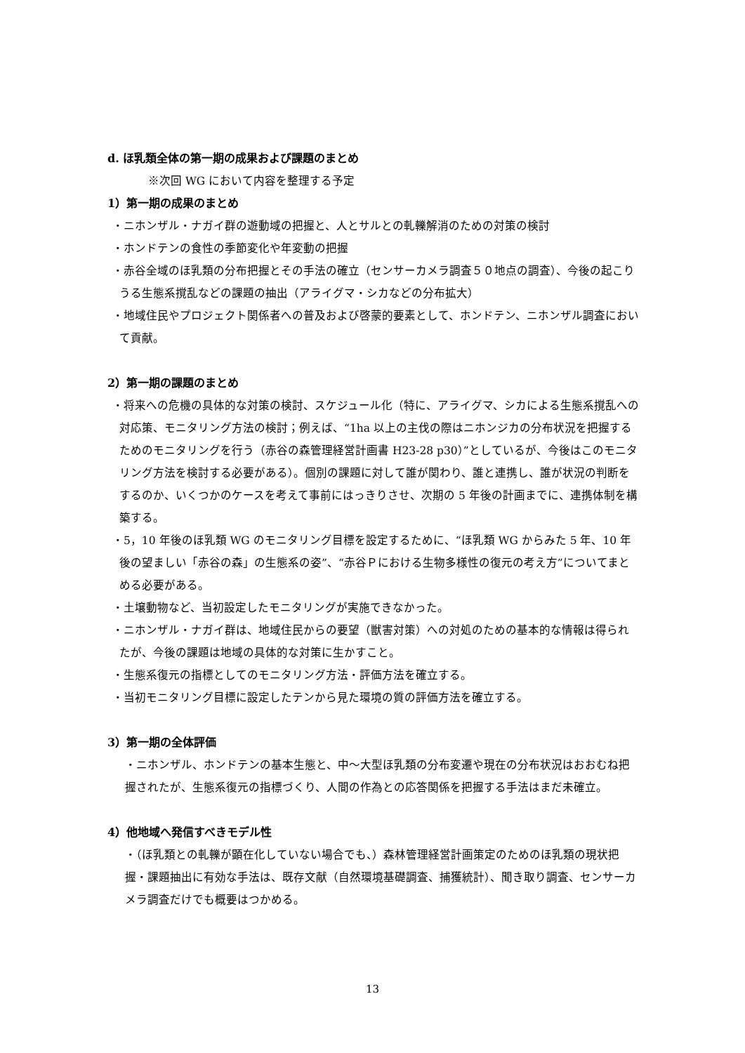d. ほ乳類全体の第一期の成果および課題のまとめ
※次回 WG において内容を整理する予定
1）第一期の成果のまとめ
・ニホンザル・ナガイ群の遊動域の把握と、人とサルとの軋轢解消のための対策の検討
・ホンドテンの食性の季節変化や年変動の把握
・赤谷全域のほ乳類の分布把握とその手法の確立（センサーカメラ調査５０地点の調査）、今後の起こりうる生態系撹乱などの課題の抽出（アライグマ・シカなどの分布拡大）
・地域住民やプロジェクト関係者への普及および啓蒙的要素として、ホンドテン、ニホンザル調査において貢献。
2）第一期の課題のまとめ
・将来への危機の具体的な対策の検討、スケジュール化（特に、アライグマ、シカによる生態系撹乱への対応策、モニタリング方法の検討；例えば、“1ha 以上の主伐の際はニホンジカの分布状況を把握するためのモニタリングを行う（赤谷の森管理経営計画書 H23-28 p30）”としているが、今後はこのモニタリング方法を検討する必要がある）。個別の課題に対して誰が関わり、誰と連携し、誰が状況の判断をするのか、いくつかのケースを考えて事前にはっきりさせ、次期の 5 年後の計画までに、連携体制を構築する。
・5，10 年後のほ乳類 WG のモニタリング目標を設定するために、“ほ乳類 WG からみた 5 年、10 年後の望ましい「赤谷の森」の生態系の姿”、“赤谷Ｐにおける生物多様性の復元の考え方”についてまとめる必要がある。
・土壌動物など、当初設定したモニタリングが実施できなかった。
・ニホンザル・ナガイ群は、地域住民からの要望（獣害対策）への対処のための基本的な情報は得られたが、今後の課題は地域の具体的な対策に生かすこと。
・生態系復元の指標としてのモニタリング方法・評価方法を確立する。
・当初モニタリング目標に設定したテンから見た環境の質の評価方法を確立する。
3）第一期の全体評価
・ニホンザル、ホンドテンの基本生態と、中～大型ほ乳類の分布変遷や現在の分布状況はおおむね把握されたが、生態系復元の指標づくり、人間の作為との応答関係を把握する手法はまだ未確立。
4）他地域へ発信すべきモデル性
・（ほ乳類との軋轢が顕在化していない場合でも、）森林管理経営計画策定のためのほ乳類の現状把握・課題抽出に有効な手法は、既存文献（自然環境基礎調査、捕獲統計）、聞き取り調査、センサーカメラ調査だけでも概要はつかめる。
13